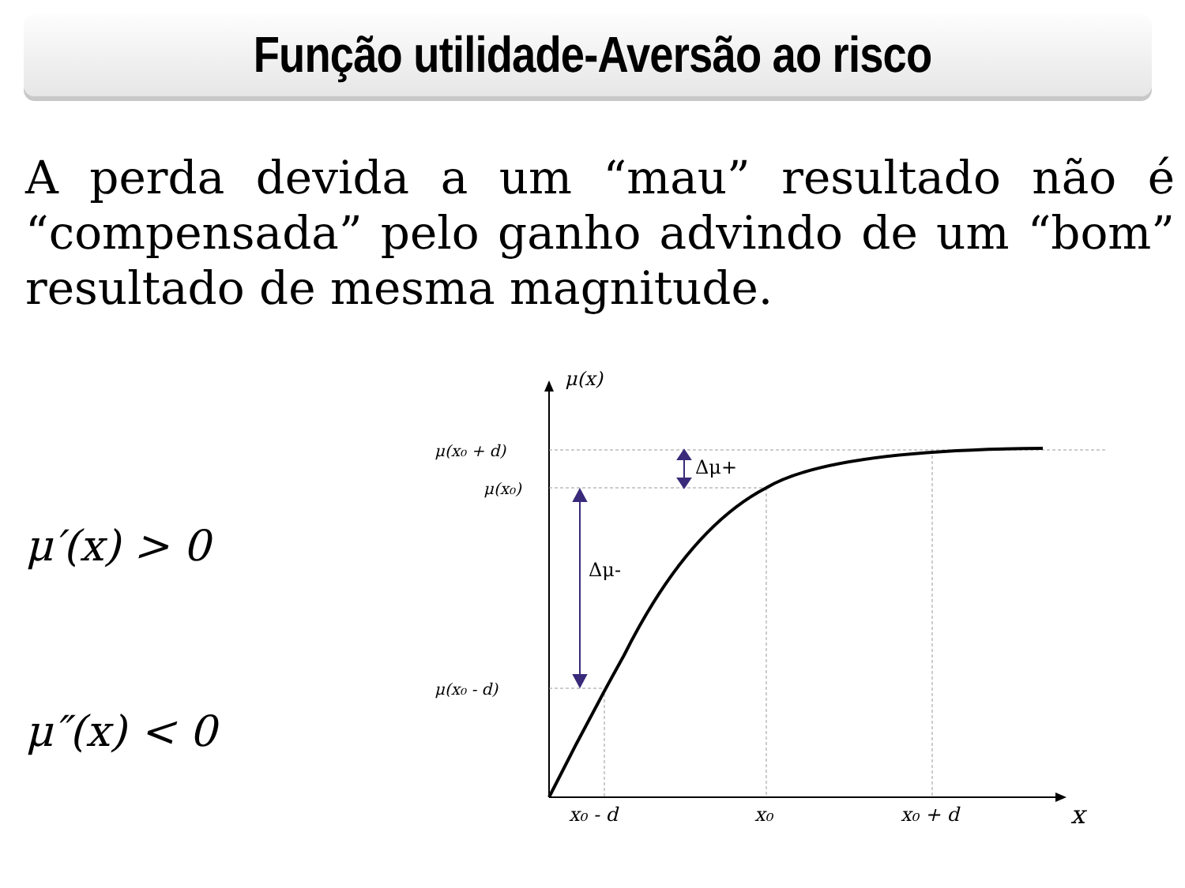Função utilidade-Aversão ao risco
A perda devida a um “mau” resultado não é “compensada” pelo ganho advindo de um “bom” resultado de mesma magnitude.
μ′(x) > 0
μ″(x) < 0
μ(x)
μ(x₀ + d)
μ(x₀)
μ(x₀ - d)
Δμ+
Δμ-
x₀ - d
x₀
x₀ + d
x